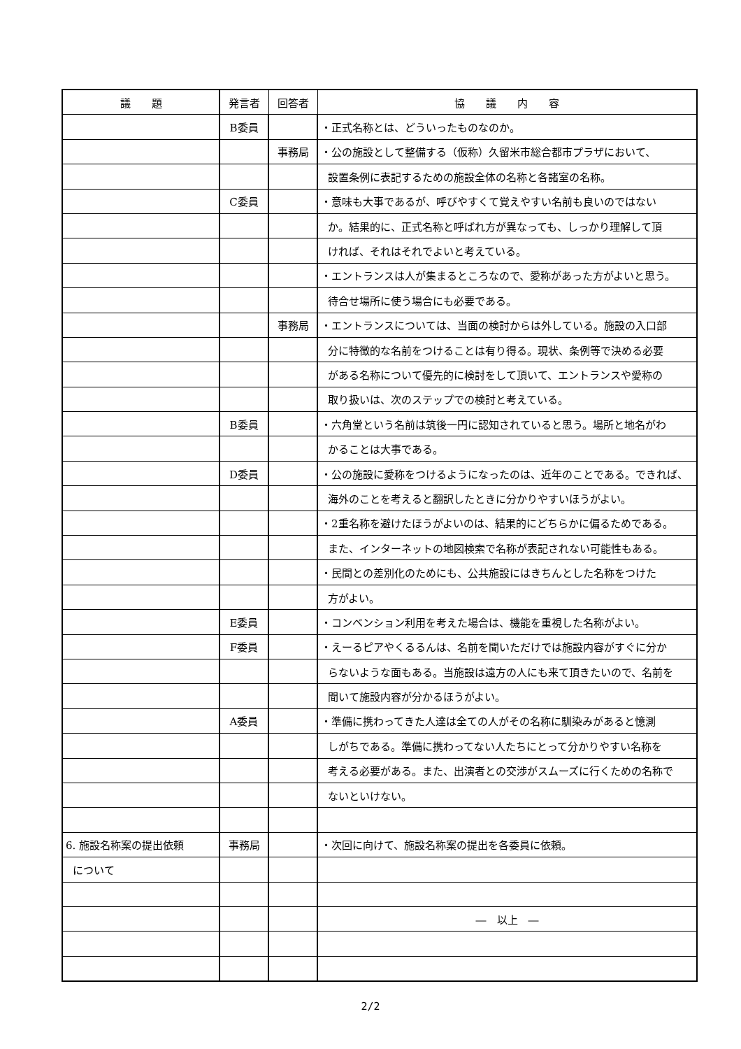| 議 題 | 発言者 | 回答者 | 協 議 内 容 |
| --- | --- | --- | --- |
| | B委員 | | ・正式名称とは、どういったものなのか。 |
| | | 事務局 | ・公の施設として整備する（仮称）久留米市総合都市プラザにおいて、 |
| | | | 設置条例に表記するための施設全体の名称と各諸室の名称。 |
| | C委員 | | ・意味も大事であるが、呼びやすくて覚えやすい名前も良いのではない |
| | | | か。結果的に、正式名称と呼ばれ方が異なっても、しっかり理解して頂 |
| | | | ければ、それはそれでよいと考えている。 |
| | | | ・エントランスは人が集まるところなので、愛称があった方がよいと思う。 |
| | | | 待合せ場所に使う場合にも必要である。 |
| | | 事務局 | ・エントランスについては、当面の検討からは外している。施設の入口部 |
| | | | 分に特徴的な名前をつけることは有り得る。現状、条例等で決める必要 |
| | | | がある名称について優先的に検討をして頂いて、エントランスや愛称の |
| | | | 取り扱いは、次のステップでの検討と考えている。 |
| | B委員 | | ・六角堂という名前は筑後一円に認知されていると思う。場所と地名がわ |
| | | | かることは大事である。 |
| | D委員 | | ・公の施設に愛称をつけるようになったのは、近年のことである。できれば、 |
| | | | 海外のことを考えると翻訳したときに分かりやすいほうがよい。 |
| | | | ・2重名称を避けたほうがよいのは、結果的にどちらかに偏るためである。 |
| | | | また、インターネットの地図検索で名称が表記されない可能性もある。 |
| | | | ・民間との差別化のためにも、公共施設にはきちんとした名称をつけた |
| | | | 方がよい。 |
| | E委員 | | ・コンベンション利用を考えた場合は、機能を重視した名称がよい。 |
| | F委員 | | ・えーるピアやくるるんは、名前を聞いただけでは施設内容がすぐに分か |
| | | | らないような面もある。当施設は遠方の人にも来て頂きたいので、名前を |
| | | | 聞いて施設内容が分かるほうがよい。 |
| | A委員 | | ・準備に携わってきた人達は全ての人がその名称に馴染みがあると憶測 |
| | | | しがちである。準備に携わってない人たちにとって分かりやすい名称を |
| | | | 考える必要がある。また、出演者との交渉がスムーズに行くための名称で |
| | | | ないといけない。 |
| 6. 施設名称案の提出依頼 | 事務局 | | ・次回に向けて、施設名称案の提出を各委員に依頼。 |
| について | | | |
| | | | ― 以上 ― |
2/2